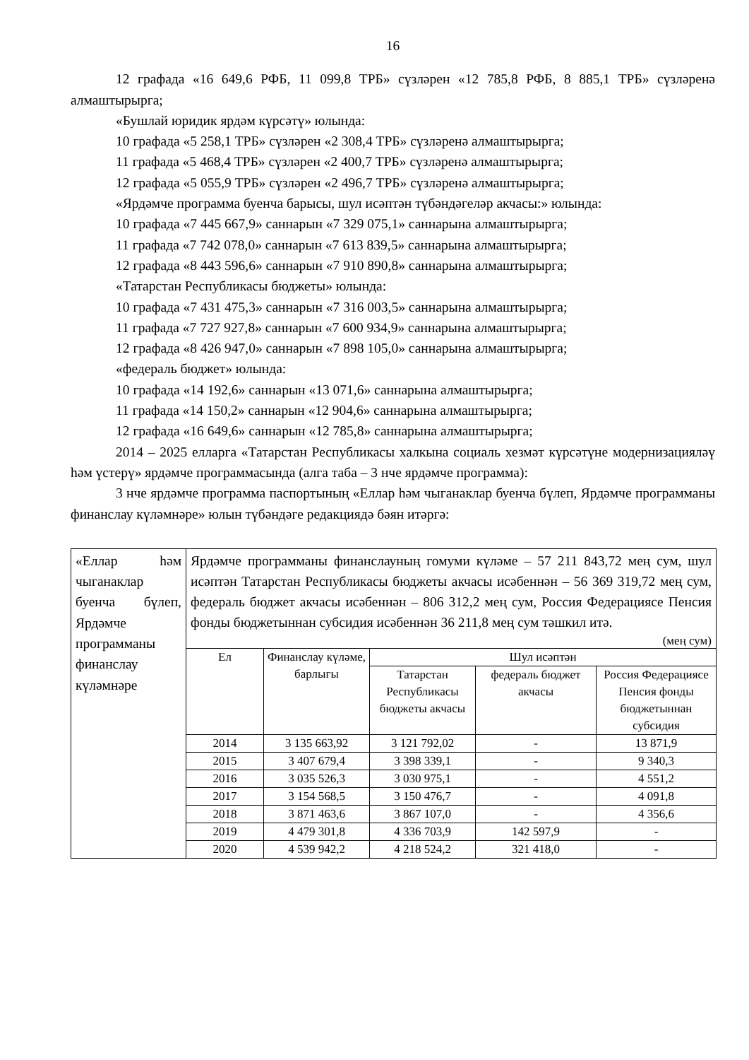16
12 графада «16 649,6 РФБ, 11 099,8 ТРБ» сүзләрен «12 785,8 РФБ, 8 885,1 ТРБ» сүзләренә алмаштырырга;
«Бушлай юридик ярдәм күрсәтү» юлында:
10 графада «5 258,1 ТРБ» сүзләрен «2 308,4 ТРБ» сүзләренә алмаштырырга;
11 графада «5 468,4 ТРБ» сүзләрен «2 400,7 ТРБ» сүзләренә алмаштырырга;
12 графада «5 055,9 ТРБ» сүзләрен «2 496,7 ТРБ» сүзләренә алмаштырырга;
«Ярдәмче программа буенча барысы, шул исәптән түбәндәгеләр акчасы:» юлында:
10 графада «7 445 667,9» саннарын «7 329 075,1» саннарына алмаштырырга;
11 графада «7 742 078,0» саннарын «7 613 839,5» саннарына алмаштырырга;
12 графада «8 443 596,6» саннарын «7 910 890,8» саннарына алмаштырырга;
«Татарстан Республикасы бюджеты» юлында:
10 графада «7 431 475,3» саннарын «7 316 003,5» саннарына алмаштырырга;
11 графада «7 727 927,8» саннарын «7 600 934,9» саннарына алмаштырырга;
12 графада «8 426 947,0» саннарын «7 898 105,0» саннарына алмаштырырга;
«федераль бюджет» юлында:
10 графада «14 192,6» саннарын «13 071,6» саннарына алмаштырырга;
11 графада «14 150,2» саннарын «12 904,6» саннарына алмаштырырга;
12 графада «16 649,6» саннарын «12 785,8» саннарына алмаштырырга;
2014 – 2025 елларга «Татарстан Республикасы халкына социаль хезмәт күрсәтүне модернизацияләү һәм үстерү» ярдәмче программасында (алга таба – 3 нче ярдәмче программа):
3 нче ярдәмче программа паспортының «Еллар һәм чыганаклар буенча бүлеп, Ярдәмче программаны финанслау күләмнәре» юлын түбәндәге редакциядә бәян итәргә:
| «Еллар һәм чыганаклар буенча бүлеп, Ярдәмче программаны финанслау күләмнәре | Ярдәмче программаны финанслауның гомуми күләме – 57 211 843,72 мең сум, шул исәптән Татарстан Республикасы бюджеты акчасы исәбеннән – 56 369 319,72 мең сум, федераль бюджет акчасы исәбеннән – 806 312,2 мең сум, Россия Федерациясе Пенсия фонды бюджетыннан субсидия исәбеннән 36 211,8 мең сум тәшкил итә. (мең сум) / Ел / Финанслау күләме, барлыгы / Шул исәптән / / / / --- / --- / --- / --- / --- / / / / Татарстан Республикасы бюджеты акчасы / федераль бюджет акчасы / Россия Федерациясе Пенсия фонды бюджетыннан субсидия / / 2014 / 3 135 663,92 / 3 121 792,02 / - / 13 871,9 / / 2015 / 3 407 679,4 / 3 398 339,1 / - / 9 340,3 / / 2016 / 3 035 526,3 / 3 030 975,1 / - / 4 551,2 / / 2017 / 3 154 568,5 / 3 150 476,7 / - / 4 091,8 / / 2018 / 3 871 463,6 / 3 867 107,0 / - / 4 356,6 / / 2019 / 4 479 301,8 / 4 336 703,9 / 142 597,9 / - / / 2020 / 4 539 942,2 / 4 218 524,2 / 321 418,0 / - / |